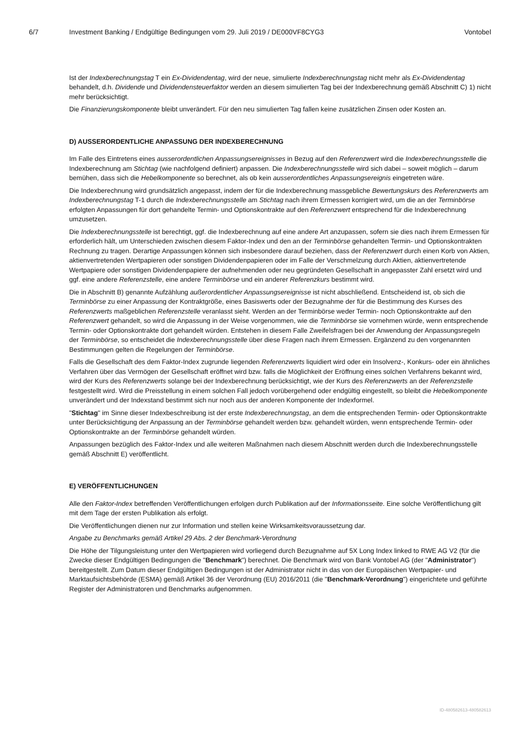6/7 Investment Banking / Endgültige Bedingungen vom 29. Juli 2019 / DE000VF8CYG3 Vontobel
Ist der Indexberechnungstag T ein Ex-Dividendentag, wird der neue, simulierte Indexberechnungstag nicht mehr als Ex-Dividendentag behandelt, d.h. Dividende und Dividendensteuerfaktor werden an diesem simulierten Tag bei der Indexberechnung gemäß Abschnitt C) 1) nicht mehr berücksichtigt.
Die Finanzierungskomponente bleibt unverändert. Für den neu simulierten Tag fallen keine zusätzlichen Zinsen oder Kosten an.
D) AUSSERORDENTLICHE ANPASSUNG DER INDEXBERECHNUNG
Im Falle des Eintretens eines ausserordentlichen Anpassungsereignisses in Bezug auf den Referenzwert wird die Indexberechnungsstelle die Indexberechnung am Stichtag (wie nachfolgend definiert) anpassen. Die Indexberechnungsstelle wird sich dabei – soweit möglich – darum bemühen, dass sich die Hebelkomponente so berechnet, als ob kein ausserordentliches Anpassungsereignis eingetreten wäre.
Die Indexberechnung wird grundsätzlich angepasst, indem der für die Indexberechnung massgebliche Bewertungskurs des Referenzwerts am Indexberechnungstag T-1 durch die Indexberechnungsstelle am Stichtag nach ihrem Ermessen korrigiert wird, um die an der Terminbörse erfolgten Anpassungen für dort gehandelte Termin- und Optionskontrakte auf den Referenzwert entsprechend für die Indexberechnung umzusetzen.
Die Indexberechnungsstelle ist berechtigt, ggf. die Indexberechnung auf eine andere Art anzupassen, sofern sie dies nach ihrem Ermessen für erforderlich hält, um Unterschieden zwischen diesem Faktor-Index und den an der Terminbörse gehandelten Termin- und Optionskontrakten Rechnung zu tragen. Derartige Anpassungen können sich insbesondere darauf beziehen, dass der Referenzwert durch einen Korb von Aktien, aktienvertretenden Wertpapieren oder sonstigen Dividendenpapieren oder im Falle der Verschmelzung durch Aktien, aktienvertretende Wertpapiere oder sonstigen Dividendenpapiere der aufnehmenden oder neu gegründeten Gesellschaft in angepasster Zahl ersetzt wird und ggf. eine andere Referenzstelle, eine andere Terminbörse und ein anderer Referenzkurs bestimmt wird.
Die in Abschnitt B) genannte Aufzählung außerordentlicher Anpassungsereignisse ist nicht abschließend. Entscheidend ist, ob sich die Terminbörse zu einer Anpassung der Kontraktgröße, eines Basiswerts oder der Bezugnahme der für die Bestimmung des Kurses des Referenzwerts maßgeblichen Referenzstelle veranlasst sieht. Werden an der Terminbörse weder Termin- noch Optionskontrakte auf den Referenzwert gehandelt, so wird die Anpassung in der Weise vorgenommen, wie die Terminbörse sie vornehmen würde, wenn entsprechende Termin- oder Optionskontrakte dort gehandelt würden. Entstehen in diesem Falle Zweifelsfragen bei der Anwendung der Anpassungsregeln der Terminbörse, so entscheidet die Indexberechnungsstelle über diese Fragen nach ihrem Ermessen. Ergänzend zu den vorgenannten Bestimmungen gelten die Regelungen der Terminbörse.
Falls die Gesellschaft des dem Faktor-Index zugrunde liegenden Referenzwerts liquidiert wird oder ein Insolvenz-, Konkurs- oder ein ähnliches Verfahren über das Vermögen der Gesellschaft eröffnet wird bzw. falls die Möglichkeit der Eröffnung eines solchen Verfahrens bekannt wird, wird der Kurs des Referenzwerts solange bei der Indexberechnung berücksichtigt, wie der Kurs des Referenzwerts an der Referenzstelle festgestellt wird. Wird die Preisstellung in einem solchen Fall jedoch vorübergehend oder endgültig eingestellt, so bleibt die Hebelkomponente unverändert und der Indexstand bestimmt sich nur noch aus der anderen Komponente der Indexformel.
"Stichtag" im Sinne dieser Indexbeschreibung ist der erste Indexberechnungstag, an dem die entsprechenden Termin- oder Optionskontrakte unter Berücksichtigung der Anpassung an der Terminbörse gehandelt werden bzw. gehandelt würden, wenn entsprechende Termin- oder Optionskontrakte an der Terminbörse gehandelt würden.
Anpassungen bezüglich des Faktor-Index und alle weiteren Maßnahmen nach diesem Abschnitt werden durch die Indexberechnungsstelle gemäß Abschnitt E) veröffentlicht.
E) VERÖFFENTLICHUNGEN
Alle den Faktor-Index betreffenden Veröffentlichungen erfolgen durch Publikation auf der Informationsseite. Eine solche Veröffentlichung gilt mit dem Tage der ersten Publikation als erfolgt.
Die Veröffentlichungen dienen nur zur Information und stellen keine Wirksamkeitsvoraussetzung dar.
Angabe zu Benchmarks gemäß Artikel 29 Abs. 2 der Benchmark-Verordnung
Die Höhe der Tilgungsleistung unter den Wertpapieren wird vorliegend durch Bezugnahme auf 5X Long Index linked to RWE AG V2 (für die Zwecke dieser Endgültigen Bedingungen die "Benchmark") berechnet. Die Benchmark wird von Bank Vontobel AG (der "Administrator") bereitgestellt. Zum Datum dieser Endgültigen Bedingungen ist der Administrator nicht in das von der Europäischen Wertpapier- und Marktaufsichtsbehörde (ESMA) gemäß Artikel 36 der Verordnung (EU) 2016/2011 (die "Benchmark-Verordnung") eingerichtete und geführte Register der Administratoren und Benchmarks aufgenommen.
ID-480582613-480582613